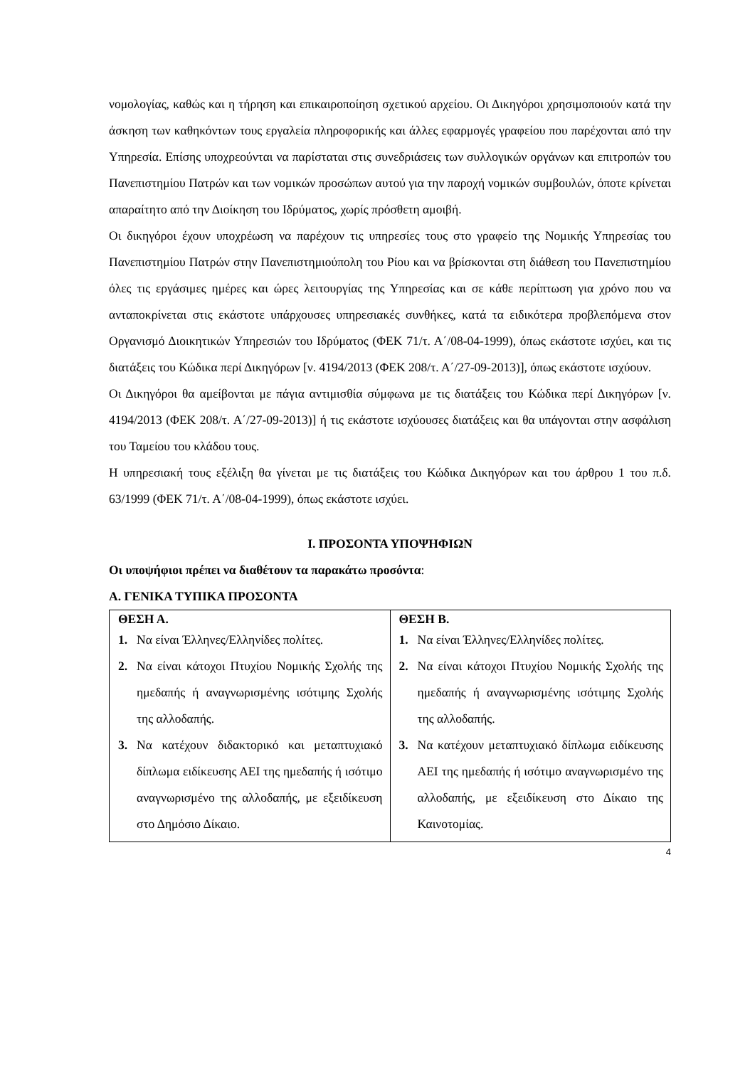νομολογίας, καθώς και η τήρηση και επικαιροποίηση σχετικού αρχείου. Οι Δικηγόροι χρησιμοποιούν κατά την άσκηση των καθηκόντων τους εργαλεία πληροφορικής και άλλες εφαρμογές γραφείου που παρέχονται από την Υπηρεσία. Επίσης υποχρεούνται να παρίσταται στις συνεδριάσεις των συλλογικών οργάνων και επιτροπών του Πανεπιστημίου Πατρών και των νομικών προσώπων αυτού για την παροχή νομικών συμβουλών, όποτε κρίνεται απαραίτητο από την Διοίκηση του Ιδρύματος, χωρίς πρόσθετη αμοιβή.
Οι δικηγόροι έχουν υποχρέωση να παρέχουν τις υπηρεσίες τους στο γραφείο της Νομικής Υπηρεσίας του Πανεπιστημίου Πατρών στην Πανεπιστημιούπολη του Ρίου και να βρίσκονται στη διάθεση του Πανεπιστημίου όλες τις εργάσιμες ημέρες και ώρες λειτουργίας της Υπηρεσίας και σε κάθε περίπτωση για χρόνο που να ανταποκρίνεται στις εκάστοτε υπάρχουσες υπηρεσιακές συνθήκες, κατά τα ειδικότερα προβλεπόμενα στον Οργανισμό Διοικητικών Υπηρεσιών του Ιδρύματος (ΦΕΚ 71/τ. Α΄/08-04-1999), όπως εκάστοτε ισχύει, και τις διατάξεις του Κώδικα περί Δικηγόρων [ν. 4194/2013 (ΦΕΚ 208/τ. Α΄/27-09-2013)], όπως εκάστοτε ισχύουν.
Οι Δικηγόροι θα αμείβονται με πάγια αντιμισθία σύμφωνα με τις διατάξεις του Κώδικα περί Δικηγόρων [ν. 4194/2013 (ΦΕΚ 208/τ. Α΄/27-09-2013)] ή τις εκάστοτε ισχύουσες διατάξεις και θα υπάγονται στην ασφάλιση του Ταμείου του κλάδου τους.
Η υπηρεσιακή τους εξέλιξη θα γίνεται με τις διατάξεις του Κώδικα Δικηγόρων και του άρθρου 1 του π.δ. 63/1999 (ΦΕΚ 71/τ. Α΄/08-04-1999), όπως εκάστοτε ισχύει.
Ι. ΠΡΟΣΟΝΤΑ ΥΠΟΨΗΦΙΩΝ
Οι υποψήφιοι πρέπει να διαθέτουν τα παρακάτω προσόντα:
Α. ΓΕΝΙΚΑ ΤΥΠΙΚΑ ΠΡΟΣΟΝΤΑ
| ΘΕΣΗ Α. 1. Να είναι Έλληνες/Ελληνίδες πολίτες. 2. Να είναι κάτοχοι Πτυχίου Νομικής Σχολής της ημεδαπής ή αναγνωρισμένης ισότιμης Σχολής της αλλοδαπής. 3. Να κατέχουν διδακτορικό και μεταπτυχιακό δίπλωμα ειδίκευσης ΑΕΙ της ημεδαπής ή ισότιμο αναγνωρισμένο της αλλοδαπής, με εξειδίκευση στο Δημόσιο Δίκαιο. | ΘΕΣΗ Β. 1. Να είναι Έλληνες/Ελληνίδες πολίτες. 2. Να είναι κάτοχοι Πτυχίου Νομικής Σχολής της ημεδαπής ή αναγνωρισμένης ισότιμης Σχολής της αλλοδαπής. 3. Να κατέχουν μεταπτυχιακό δίπλωμα ειδίκευσης ΑΕΙ της ημεδαπής ή ισότιμο αναγνωρισμένο της αλλοδαπής, με εξειδίκευση στο Δίκαιο της Καινοτομίας. |
4